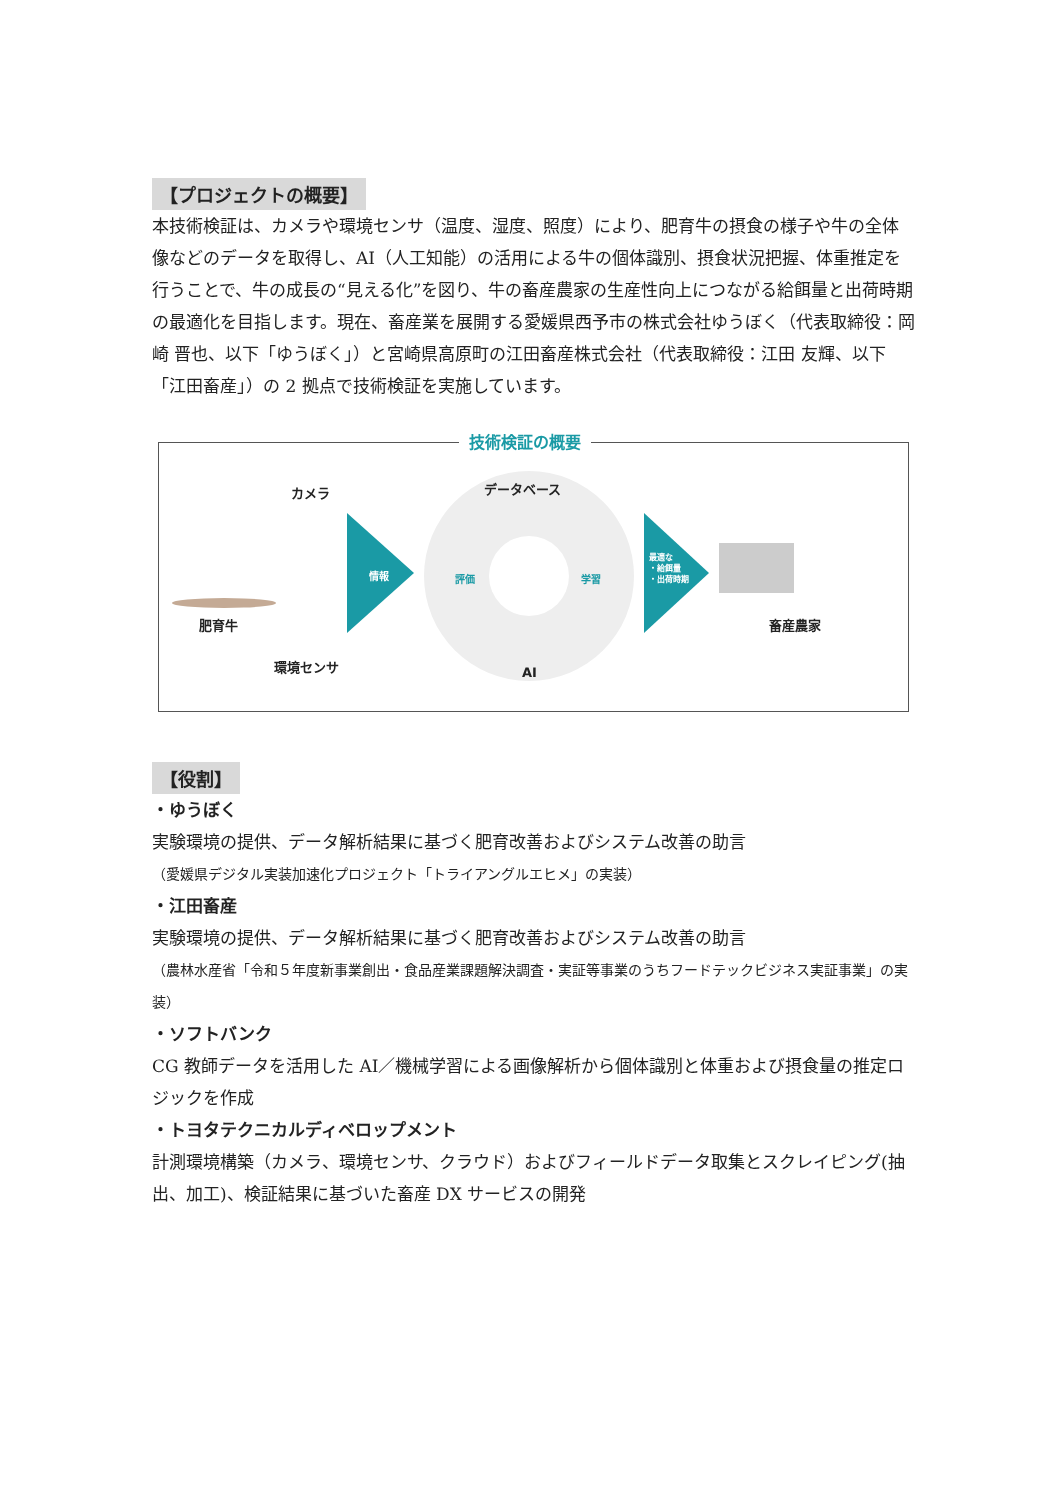【プロジェクトの概要】
本技術検証は、カメラや環境センサ（温度、湿度、照度）により、肥育牛の摂食の様子や牛の全体像などのデータを取得し、AI（人工知能）の活用による牛の個体識別、摂食状況把握、体重推定を行うことで、牛の成長の“見える化”を図り、牛の畜産農家の生産性向上につながる給餌量と出荷時期の最適化を目指します。現在、畜産業を展開する愛媛県西予市の株式会社ゆうぼく（代表取締役：岡崎 晋也、以下「ゆうぼく」）と宮崎県高原町の江田畜産株式会社（代表取締役：江田 友輝、以下「江田畜産」）の 2 拠点で技術検証を実施しています。
技術検証の概要
カメラ データベース
情報 評価 学習
最適な
・給餌量
・出荷時期
肥育牛 畜産農家
環境センサ
AI
【役割】
・ゆうぼく
実験環境の提供、データ解析結果に基づく肥育改善およびシステム改善の助言
（愛媛県デジタル実装加速化プロジェクト「トライアングルエヒメ」の実装）
・江田畜産
実験環境の提供、データ解析結果に基づく肥育改善およびシステム改善の助言
（農林水産省「令和５年度新事業創出・食品産業課題解決調査・実証等事業のうちフードテックビジネス実証事業」の実装）
・ソフトバンク
CG 教師データを活用した AI／機械学習による画像解析から個体識別と体重および摂食量の推定ロジックを作成
・トヨタテクニカルディベロップメント
計測環境構築（カメラ、環境センサ、クラウド）およびフィールドデータ取集とスクレイピング(抽出、加工)、検証結果に基づいた畜産 DX サービスの開発